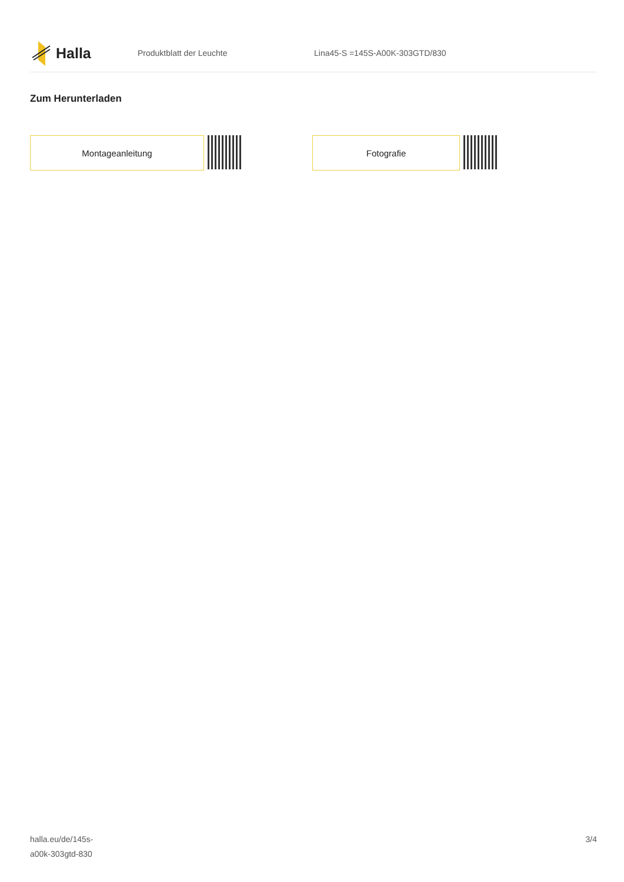Halla
Produktblatt der Leuchte Lina45-S =145S-A00K-303GTD/830
Zum Herunterladen
Montageanleitung Fotografie
halla.eu/de/145s-
a00k-303gtd-830
3/4